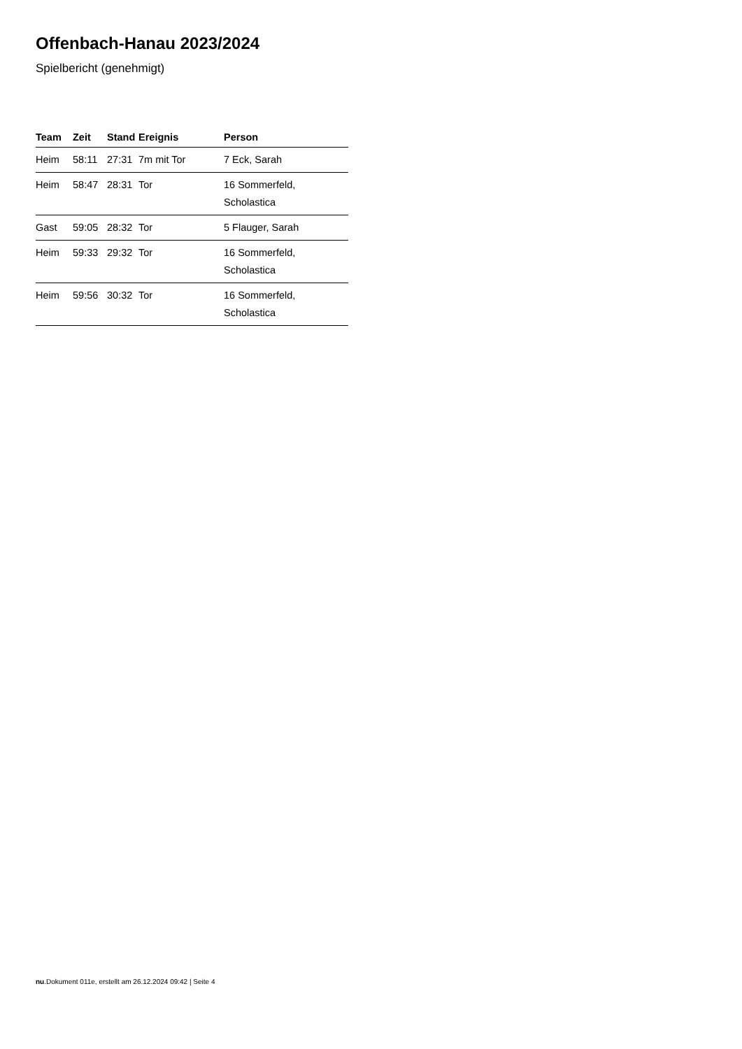Offenbach-Hanau 2023/2024
Spielbericht (genehmigt)
| Team | Zeit | Stand | Ereignis | Person |
| --- | --- | --- | --- | --- |
| Heim | 58:11 | 27:31 | 7m mit Tor | 7 Eck, Sarah |
| Heim | 58:47 | 28:31 | Tor | 16 Sommerfeld, Scholastica |
| Gast | 59:05 | 28:32 | Tor | 5 Flauger, Sarah |
| Heim | 59:33 | 29:32 | Tor | 16 Sommerfeld, Scholastica |
| Heim | 59:56 | 30:32 | Tor | 16 Sommerfeld, Scholastica |
nu.Dokument 011e, erstellt am 26.12.2024 09:42 | Seite 4